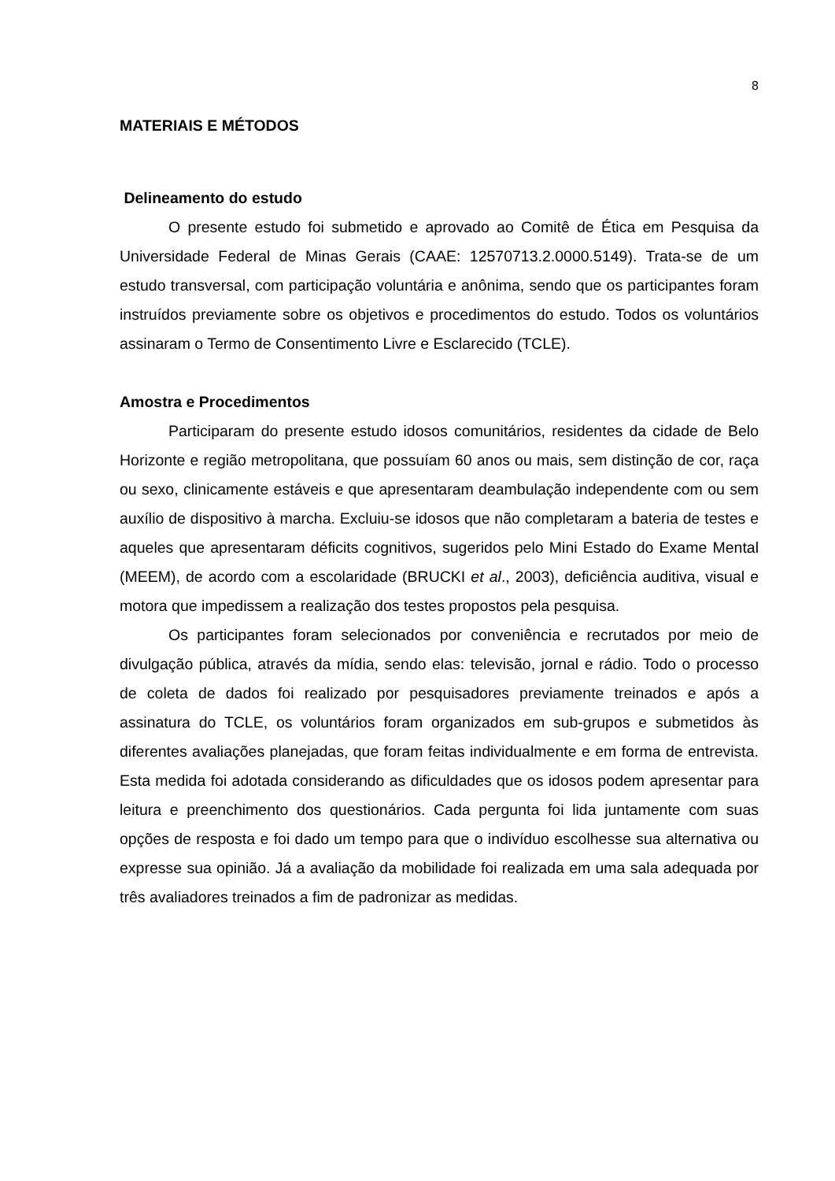8
MATERIAIS E MÉTODOS
Delineamento do estudo
O presente estudo foi submetido e aprovado ao Comitê de Ética em Pesquisa da Universidade Federal de Minas Gerais (CAAE: 12570713.2.0000.5149). Trata-se de um estudo transversal, com participação voluntária e anônima, sendo que os participantes foram instruídos previamente sobre os objetivos e procedimentos do estudo. Todos os voluntários assinaram o Termo de Consentimento Livre e Esclarecido (TCLE).
Amostra e Procedimentos
Participaram do presente estudo idosos comunitários, residentes da cidade de Belo Horizonte e região metropolitana, que possuíam 60 anos ou mais, sem distinção de cor, raça ou sexo, clinicamente estáveis e que apresentaram deambulação independente com ou sem auxílio de dispositivo à marcha. Excluiu-se idosos que não completaram a bateria de testes e aqueles que apresentaram déficits cognitivos, sugeridos pelo Mini Estado do Exame Mental (MEEM), de acordo com a escolaridade (BRUCKI et al., 2003), deficiência auditiva, visual e motora que impedissem a realização dos testes propostos pela pesquisa.
Os participantes foram selecionados por conveniência e recrutados por meio de divulgação pública, através da mídia, sendo elas: televisão, jornal e rádio. Todo o processo de coleta de dados foi realizado por pesquisadores previamente treinados e após a assinatura do TCLE, os voluntários foram organizados em sub-grupos e submetidos às diferentes avaliações planejadas, que foram feitas individualmente e em forma de entrevista. Esta medida foi adotada considerando as dificuldades que os idosos podem apresentar para leitura e preenchimento dos questionários. Cada pergunta foi lida juntamente com suas opções de resposta e foi dado um tempo para que o indivíduo escolhesse sua alternativa ou expresse sua opinião. Já a avaliação da mobilidade foi realizada em uma sala adequada por três avaliadores treinados a fim de padronizar as medidas.